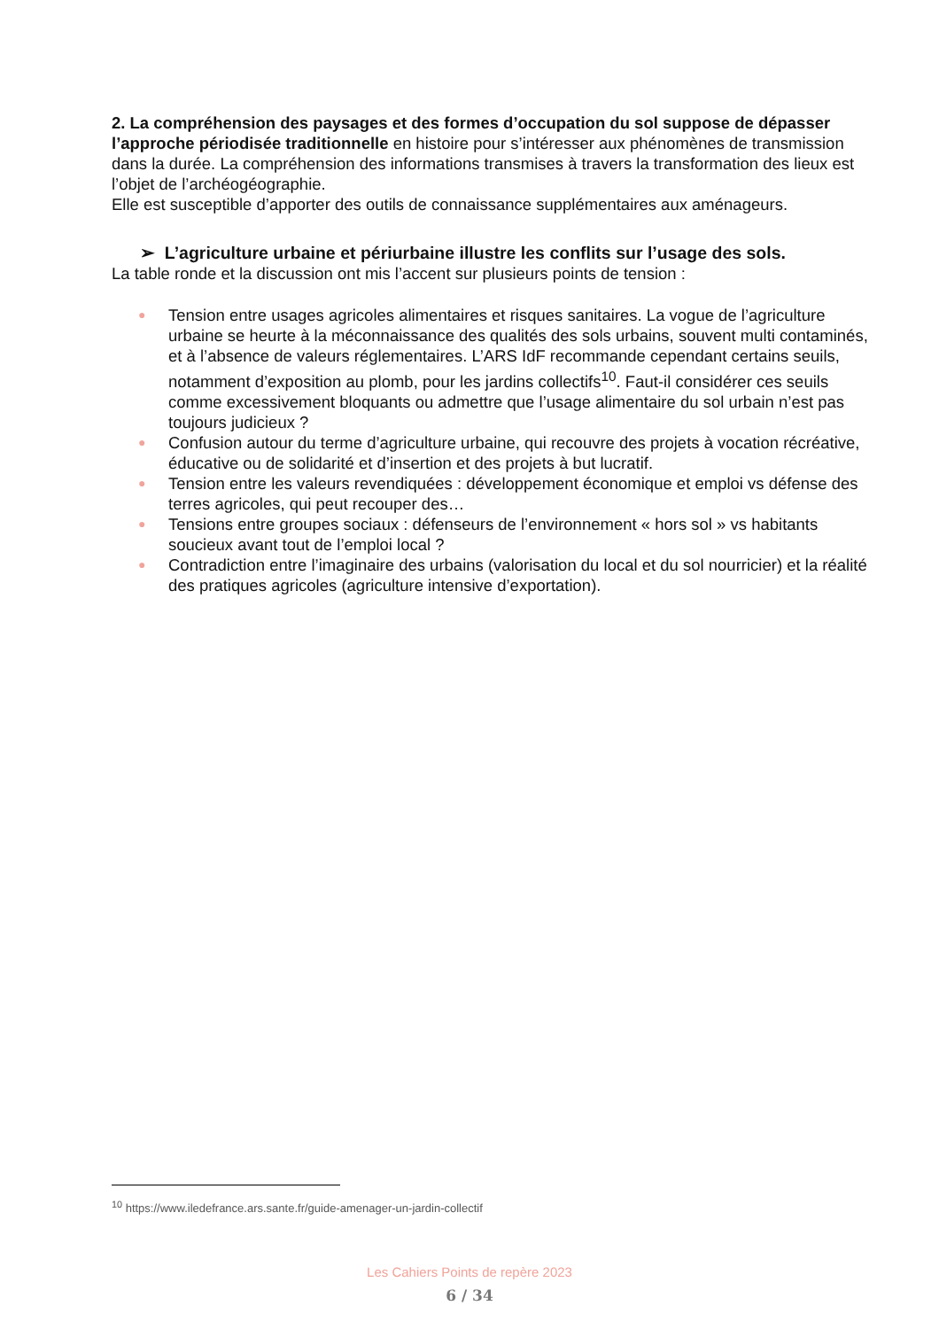2. La compréhension des paysages et des formes d’occupation du sol suppose de dépasser l’approche périodisée traditionnelle en histoire pour s’intéresser aux phénomènes de transmission dans la durée. La compréhension des informations transmises à travers la transformation des lieux est l’objet de l’archéogéographie.
Elle est susceptible d’apporter des outils de connaissance supplémentaires aux aménageurs.
➢ L’agriculture urbaine et périurbaine illustre les conflits sur l’usage des sols.
La table ronde et la discussion ont mis l’accent sur plusieurs points de tension :
● Tension entre usages agricoles alimentaires et risques sanitaires. La vogue de l’agriculture urbaine se heurte à la méconnaissance des qualités des sols urbains, souvent multi contaminés, et à l’absence de valeurs réglementaires. L’ARS IdF recommande cependant certains seuils, notamment d’exposition au plomb, pour les jardins collectifs<sup>10</sup>. Faut-il considérer ces seuils comme excessivement bloquants ou admettre que l’usage alimentaire du sol urbain n’est pas toujours judicieux ?
● Confusion autour du terme d’agriculture urbaine, qui recouvre des projets à vocation récréative, éducative ou de solidarité et d’insertion et des projets à but lucratif.
● Tension entre les valeurs revendiquées : développement économique et emploi vs défense des terres agricoles, qui peut recouper des…
● Tensions entre groupes sociaux : défenseurs de l’environnement « hors sol » vs habitants soucieux avant tout de l’emploi local ?
● Contradiction entre l’imaginaire des urbains (valorisation du local et du sol nourricier) et la réalité des pratiques agricoles (agriculture intensive d’exportation).
<sup>10</sup> https://www.iledefrance.ars.sante.fr/guide-amenager-un-jardin-collectif
Les Cahiers Points de repère 2023
6 / 34